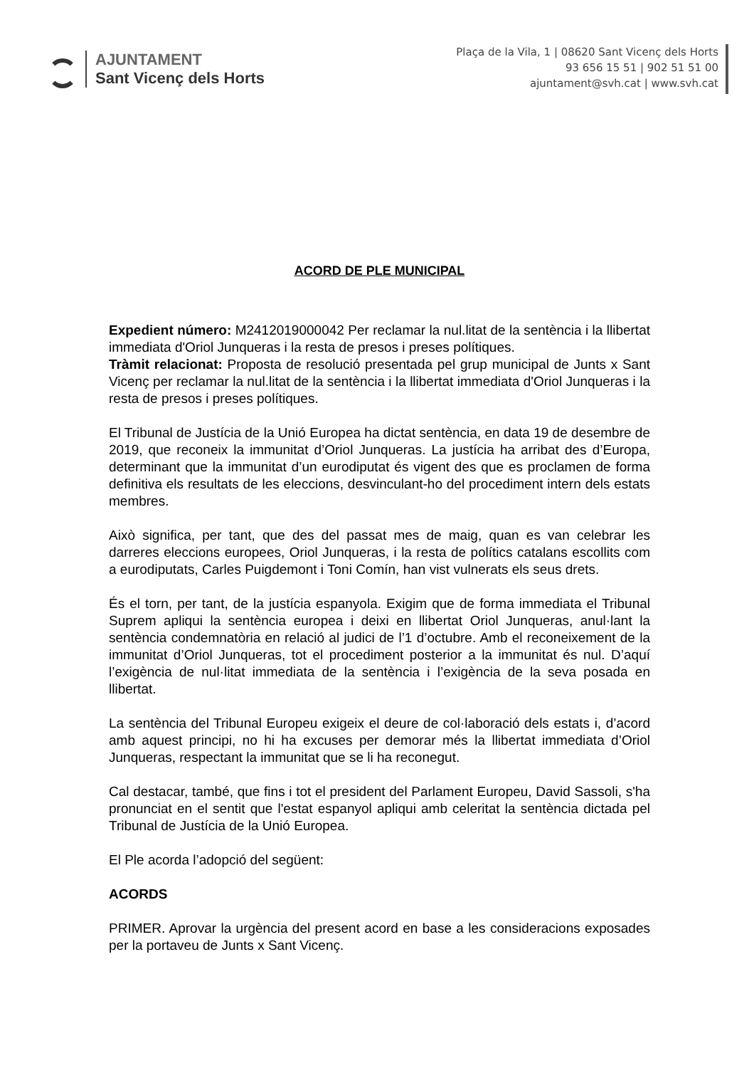AJUNTAMENT
Sant Vicenç dels Horts
Plaça de la Vila, 1 | 08620 Sant Vicenç dels Horts
93 656 15 51 | 902 51 51 00
ajuntament@svh.cat | www.svh.cat
ACORD DE PLE MUNICIPAL
Expedient número: M2412019000042 Per reclamar la nul.litat de la sentència i la llibertat immediata d'Oriol Junqueras i la resta de presos i preses polítiques.
Tràmit relacionat: Proposta de resolució presentada pel grup municipal de Junts x Sant Vicenç per reclamar la nul.litat de la sentència i la llibertat immediata d'Oriol Junqueras i la resta de presos i preses polítiques.
El Tribunal de Justícia de la Unió Europea ha dictat sentència, en data 19 de desembre de 2019, que reconeix la immunitat d’Oriol Junqueras. La justícia ha arribat des d’Europa, determinant que la immunitat d’un eurodiputat és vigent des que es proclamen de forma definitiva els resultats de les eleccions, desvinculant-ho del procediment intern dels estats membres.
Això significa, per tant, que des del passat mes de maig, quan es van celebrar les darreres eleccions europees, Oriol Junqueras, i la resta de polítics catalans escollits com a eurodiputats, Carles Puigdemont i Toni Comín, han vist vulnerats els seus drets.
És el torn, per tant, de la justícia espanyola. Exigim que de forma immediata el Tribunal Suprem apliqui la sentència europea i deixi en llibertat Oriol Junqueras, anul·lant la sentència condemnatòria en relació al judici de l’1 d’octubre. Amb el reconeixement de la immunitat d’Oriol Junqueras, tot el procediment posterior a la immunitat és nul. D’aquí l’exigència de nul·litat immediata de la sentència i l’exigència de la seva posada en llibertat.
La sentència del Tribunal Europeu exigeix el deure de col·laboració dels estats i, d’acord amb aquest principi, no hi ha excuses per demorar més la llibertat immediata d’Oriol Junqueras, respectant la immunitat que se li ha reconegut.
Cal destacar, també, que fins i tot el president del Parlament Europeu, David Sassoli, s'ha pronunciat en el sentit que l'estat espanyol apliqui amb celeritat la sentència dictada pel Tribunal de Justícia de la Unió Europea.
El Ple acorda l’adopció del següent:
ACORDS
PRIMER. Aprovar la urgència del present acord en base a les consideracions exposades per la portaveu de Junts x Sant Vicenç.